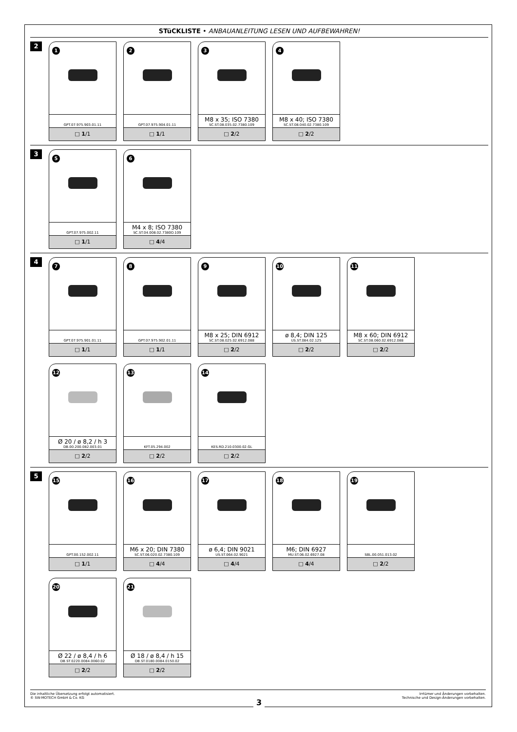STüCKLISTE • ANBAUANLEITUNG LESEN UND AUFBEWAHREN!
2
1
GPT.07.975.903.01.11
□ 1/1
2
GPT.07.975.904.01.11
□ 1/1
3
M8 x 35; ISO 7380
SC.ST.08.035.02.7380.109
□ 2/2
4
M8 x 40; ISO 7380
SC.ST.08.040.02.7380.109
□ 2/2
3
5
GPT.07.975.002.11
□ 1/1
6
M4 x 8; ISO 7380
SC.ST.04.008.02.7380O.109
□ 4/4
4
7
GPT.07.975.901.01.11
□ 1/1
8
GPT.07.975.902.01.11
□ 1/1
9
M8 x 25; DIN 6912
SC.ST.08.025.02.6912.088
□ 2/2
10
ø 8,4; DIN 125
US.ST.084.02.125
□ 2/2
11
M8 x 60; DIN 6912
SC.ST.08.060.02.6912.088
□ 2/2
12
Ø 20 / ø 8,2 / h 3
DB.00.200.082.003.01
□ 2/2
13
KFT.05.294.002
□ 2/2
14
KES.RD.210.0300.02.GL
□ 2/2
5
15
GPT.00.152.002.11
□ 1/1
16
M6 x 20; DIN 7380
SC.ST.06.020.02.7380.109
□ 4/4
17
ø 6,4; DIN 9021
US.ST.064.02.9021
□ 4/4
18
M6; DIN 6927
MU.ST.06.02.6927.08
□ 4/4
19
SBL.00.051.013.02
□ 2/2
20
Ø 22 / ø 8,4 / h 6
DB.ST.0220.0084.0060.02
□ 2/2
21
Ø 18 / ø 8,4 / h 15
DB.ST.0180.0084.0150.02
□ 2/2
Die inhaltliche Übersetzung erfolgt automatisiert.
© SW-MOTECH GmbH & Co. KG
Irrtümer und Änderungen vorbehalten.
Technische und Design-Änderungen vorbehalten.
3